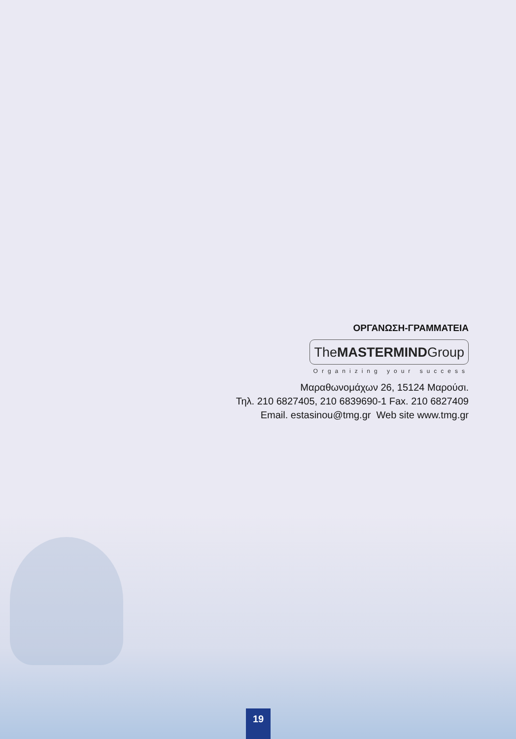ΟΡΓΑΝΩΣΗ-ΓΡΑΜΜΑΤΕΙΑ
TheMASTERMINDGroup
Organizing your success
Μαραθωνομάχων 26, 15124 Μαρούσι.
Τηλ. 210 6827405, 210 6839690-1 Fax. 210 6827409
Email. estasinou@tmg.gr Web site www.tmg.gr
19